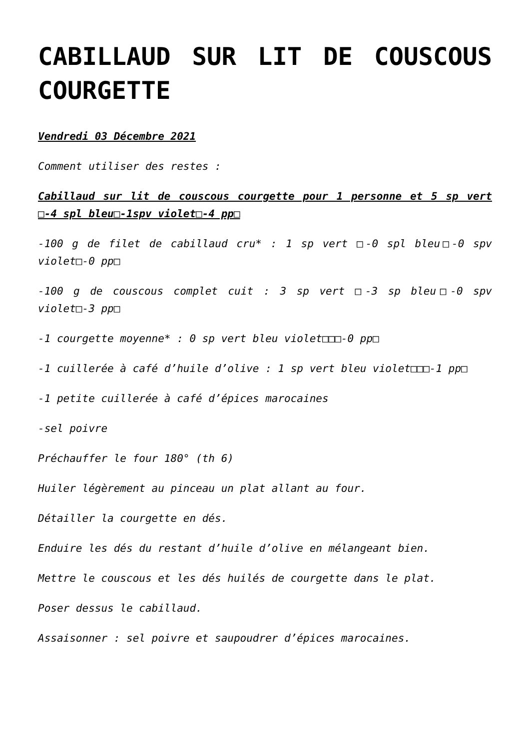CABILLAUD SUR LIT DE COUSCOUS COURGETTE
Vendredi 03 Décembre 2021
Comment utiliser des restes :
Cabillaud sur lit de couscous courgette pour 1 personne et 5 sp vert □-4 spl bleu□-1spv violet□-4 pp□
-100 g de filet de cabillaud cru* : 1 sp vert □-0 spl bleu□-0 spv violet□-0 pp□
-100 g de couscous complet cuit : 3 sp vert □-3 sp bleu□-0 spv violet□-3 pp□
-1 courgette moyenne* : 0 sp vert bleu violet□□□-0 pp□
-1 cuillerée à café d’huile d’olive : 1 sp vert bleu violet□□□-1 pp□
-1 petite cuillerée à café d’épices marocaines
-sel poivre
Préchauffer le four 180° (th 6)
Huiler légèrement au pinceau un plat allant au four.
Détailler la courgette en dés.
Enduire les dés du restant d’huile d’olive en mélangeant bien.
Mettre le couscous et les dés huilés de courgette dans le plat.
Poser dessus le cabillaud.
Assaisonner : sel poivre et saupoudrer d’épices marocaines.